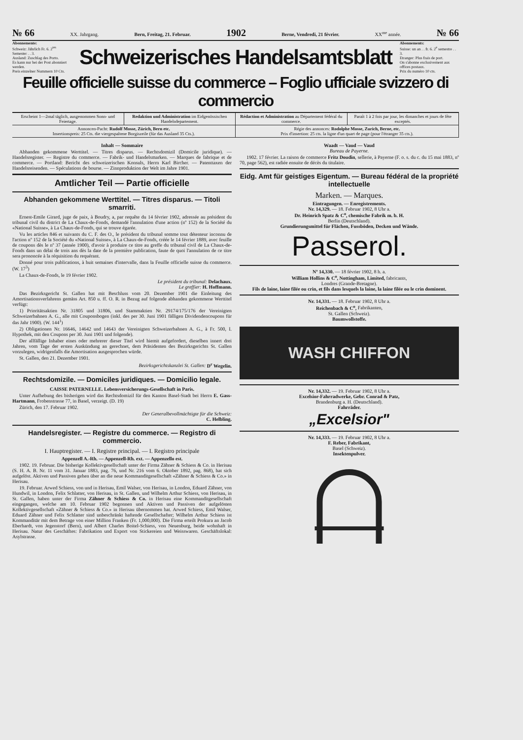№ 66 XX. Jahrgang. Bern, Freitag, 21. Februar. 1902 Berne, Vendredi, 21 février. XX<sup>me</sup> année. № 66
Abonnemente:
Schweiz: Jährlich Fr. 6. 2<sup>tes</sup> Semester . . 3.
Ausland: Zuschlag des Porto.
Es kann nur bei der Post abonniert werden.
Preis einzelner Nummern 10 Cts.
Schweizerisches Handelsamtsblatt
Abonnements:
Suisse: un an . . fr. 6. 2<sup>e</sup> semestre . . 3.
Etranger: Plus frais de port.
On s'abonne exclusivement aux offices postaux.
Prix du numéro 10 cts.
Feuille officielle suisse du commerce – Foglio ufficiale svizzero di commercio
Erscheint 1—2mal täglich, ausgenommen Sonn- und Feiertage.
Redaktion und Administration im Eidgenössischen Handelsdepartement.
Rédaction et Administration au Département fédéral du commerce.
Paraît 1 à 2 fois par jour, les dimanches et jours de fête exceptés.
Annoncen-Pacht: Rudolf Mosse, Zürich, Bern etc.
Insertionspreis: 25 Cts. die viergespaltene Borgiszeile (für das Ausland 35 Cts.).
Régie des annonces: Rodolphe Mosse, Zurich, Berne, etc.
Prix d'insertion: 25 cts. la ligne d'un quart de page (pour l'étranger 35 cts.).
Inhalt — Sommaire
Abhanden gekommene Werttitel. — Titres disparus. — Rechtsdomizil (Domicile juridique). — Handelsregister. — Registre du commerce. — Fabrik- und Handelsmarken. — Marques de fabrique et de commerce. — Portland: Bericht des schweizerischen Konsuls, Herrn Karl Bircher. — Patenttaxen der Handelsreisenden. — Spéculations de bourse. — Zinnproduktion der Welt im Jahre 1901.
Amtlicher Teil — Partie officielle
Abhanden gekommene Werttitel. — Titres disparus. — Titoli smarriti.
Ernest-Emile Girard, juge de paix, à Boudry, a, par requête du 14 février 1902, adressée au président du tribunal civil du district de La Chaux-de-Fonds, demandé l'annulation d'une action (nº 152) de la Société du «National Suisse», à La Chaux-de-Fonds, qui se trouve égarée.
Vu les articles 846 et suivants du C. F. des O., le président du tribunal somme tout détenteur inconnu de l'action nº 152 de la Société du «National Suisse», à La Chaux-de-Fonds, créée le 14 février 1889, avec feuille de coupons dès le nº 37 (année 1900), d'avoir à produire ce titre au greffe du tribunal civil de La Chaux-de-Fonds dans un délai de trois ans dès la date de la première publication, faute de quoi l'annulation de ce titre sera prononcée à la réquisition du requérant.
Donné pour trois publications, à huit semaines d'intervalle, dans la Feuille officielle suisse du commerce. (W. 17<sup>3</sup>)
La Chaux-de-Fonds, le 19 février 1902.
Le président du tribunal: Delachaux.
Le greffier: H. Hoffmann.
Das Bezirksgericht St. Gallen hat mit Beschluss vom 20. Dezember 1901 die Einleitung des Amortisationsverfahrens gemäss Art. 850 u. ff. O. R. in Bezug auf folgende abhanden gekommene Werttitel verfügt:
1) Prioritätsaktien Nr. 31805 und 31806, und Stammaktien Nr. 29174/175/176 der Vereinigten Schweizerbahnen A. G., alle mit Couponsbogen (inkl. des per 30. Juni 1901 fälligen Dividendencoupons für das Jahr 1900). (W. 144<sup>1</sup>)
2) Obligationen Nr. 16646, 14642 und 14643 der Vereinigten Schweizerbahnen A. G., à Fr. 500, I. Hypothek, mit den Coupons per 30. Juni 1901 und folgende).
Der allfällige Inhaber eines oder mehrerer dieser Titel wird hiemit aufgefordert, dieselben innert drei Jahren, vom Tage der ersten Auskündung an gerechnet, dem Präsidenten des Bezirksgerichts St. Gallen vorzulegen, widrigenfalls die Amortisation ausgesprochen würde.
St. Gallen, den 21. Dezember 1901.
Bezirksgerichtskanzlei St. Gallen: D<sup>r</sup> Wegelin.
Rechtsdomizile. — Domiciles juridiques. — Domicilio legale.
CAISSE PATERNELLE. Lebensversicherungs-Gesellschaft in Paris.
Unter Aufhebung des bisherigen wird das Rechtsdomizil für den Kanton Basel-Stadt bei Herrn E. Gass-Hartmann, Frobenstrasse 77, in Basel, verzeigt. (D. 19)
Zürich, den 17. Februar 1902.
Der Generalbevollmächtigte für die Schweiz:
C. Helbling.
Handelsregister. — Registre du commerce. — Registro di commercio.
I. Hauptregister. — I. Registre principal. — I. Registro principale
Appenzell A.-Rh. — Appenzell-Rh. ext. — Appenzello est.
1902. 19. Februar. Die bisherige Kollektivgesellschaft unter der Firma Zähner & Schiess & Co. in Herisau (S. H. A. B. Nr. 11 vom 31. Januar 1883, pag. 76, und Nr. 216 vom 6. Oktober 1892, pag. 868), hat sich aufgelöst. Aktiven und Passiven gehen über an die neue Kommanditgesellschaft «Zähner & Schiess & Co.» in Herisau.
19. Februar. Arwed Schiess, von und in Herisau, Emil Walser, von Herisau, in London, Eduard Zähner, von Hundwil, in London, Felix Schlatter, von Herisau, in St. Gallen, und Wilhelm Arthur Schiess, von Herisau, in St. Gallen, haben unter der Firma Zähner & Schiess & Co. in Herisau eine Kommanditgesellschaft eingegangen, welche am 10. Februar 1902 begonnen und Aktiven und Passiven der aufgelösten Kollektivgesellschaft «Zähner & Schiess & Co.» in Herisau übernommen hat. Arwed Schiess, Emil Walser, Eduard Zähner und Felix Schlatter sind unbeschränkt haftende Gesellschafter; Wilhelm Arthur Schiess ist Kommanditär mit dem Betrage von einer Million Franken (Fr. 1,000,000). Die Firma erteilt Prokura an Jacob Eberhardt, von Jegenstorf (Bern), und Albert Charles Boitel-Schiess, von Neuenburg, beide wohnhaft in Herisau. Natur des Geschäftes: Fabrikation und Export von Stickereien und Weisswaren. Geschäftslokal: Asylstrasse.
Waadt — Vaud — Vaud
Bureau de Payerne.
1902. 17 février. La raison de commerce Fritz Doudin, sellerie, à Payerne (F. o. s. du c. du 15 mai 1883, nº 70, page 562), est radiée ensuite de décès du titulaire.
Eidg. Amt für geistiges Eigentum. — Bureau fédéral de la propriété intellectuelle
Marken. — Marques.
Eintragungen. — Enregistrements.
Nr. 14,329. — 18. Februar 1902, 8 Uhr a.
Dr. Heinrich Spatz & C<sup>o</sup>, chemische Fabrik m. b. H.
Berlin (Deutschland).
Grundierungsmittel für Flächen, Fussböden, Decken und Wände.
Passerol.
Nº 14,330. — 18 février 1902, 8 h. a.
William Hollins & C<sup>o</sup>, Nottingham, Limited, fabricants,
Londres (Grande-Bretagne).
Fils de laine, laine filée ou crin, et fils dans lesquels la laine, la laine filée ou le crin dominent.
Nr. 14,331. — 18. Februar 1902, 8 Uhr a.
Reichenbach & C<sup>o</sup>, Fabrikanten,
St. Gallen (Schweiz).
Baumwollstoffe.
WASH CHIFFON
Nr. 14,332. — 19. Februar 1902, 8 Uhr a.
Excelsior-Fahrradwerke, Gebr. Conrad & Patz,
Brandenburg a. H. (Deutschland).
Fahrräder.
„Excelsior"
Nr. 14,333. — 19. Februar 1902, 8 Uhr a.
F. Reber, Fabrikant,
Basel (Schweiz).
Insektenpulver.